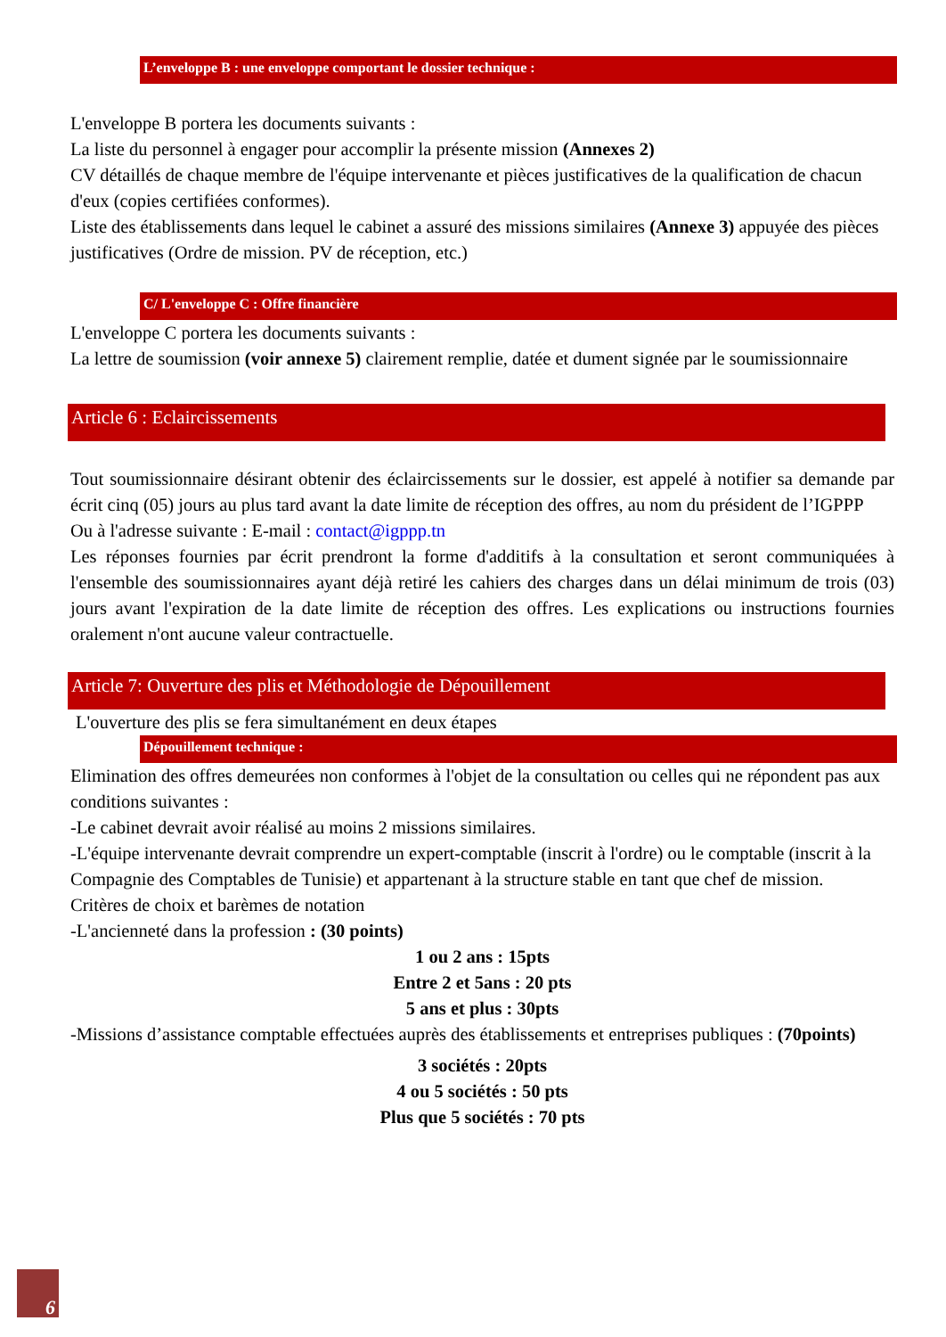L’enveloppe B : une enveloppe comportant le dossier technique :
L'enveloppe B portera les documents suivants :
La liste du personnel à engager pour accomplir la présente mission (Annexes 2)
CV détaillés de chaque membre de l'équipe intervenante et pièces justificatives de la qualification de chacun d'eux (copies certifiées conformes).
Liste des établissements dans lequel le cabinet a assuré des missions similaires (Annexe 3) appuyée des pièces justificatives (Ordre de mission. PV de réception, etc.)
C/ L'enveloppe C : Offre financière
L'enveloppe C portera les documents suivants :
La lettre de soumission (voir annexe 5) clairement remplie, datée et dument signée par le soumissionnaire
Article 6 : Eclaircissements
Tout soumissionnaire désirant obtenir des éclaircissements sur le dossier, est appelé à notifier sa demande par écrit cinq (05) jours au plus tard avant la date limite de réception des offres, au nom du président de l’IGPPP
Ou à l'adresse suivante : E-mail : contact@igppp.tn
Les réponses fournies par écrit prendront la forme d'additifs à la consultation et seront communiquées à l'ensemble des soumissionnaires ayant déjà retiré les cahiers des charges dans un délai minimum de trois (03) jours avant l'expiration de la date limite de réception des offres. Les explications ou instructions fournies oralement n'ont aucune valeur contractuelle.
Article 7: Ouverture des plis et Méthodologie de Dépouillement
L'ouverture des plis se fera simultanément en deux étapes
Dépouillement technique :
Elimination des offres demeurées non conformes à l'objet de la consultation ou celles qui ne répondent pas aux conditions suivantes :
-Le cabinet devrait avoir réalisé au moins 2 missions similaires.
-L'équipe intervenante devrait comprendre un expert-comptable (inscrit à l'ordre) ou le comptable (inscrit à la Compagnie des Comptables de Tunisie) et appartenant à la structure stable en tant que chef de mission.
Critères de choix et barèmes de notation
-L'ancienneté dans la profession : (30 points)
1 ou 2 ans : 15pts
Entre 2 et 5ans : 20 pts
5 ans et plus : 30pts
-Missions d’assistance comptable effectuées auprès des établissements et entreprises publiques : (70points)
3 sociétés : 20pts
4 ou 5 sociétés : 50 pts
Plus que 5 sociétés : 70 pts
6